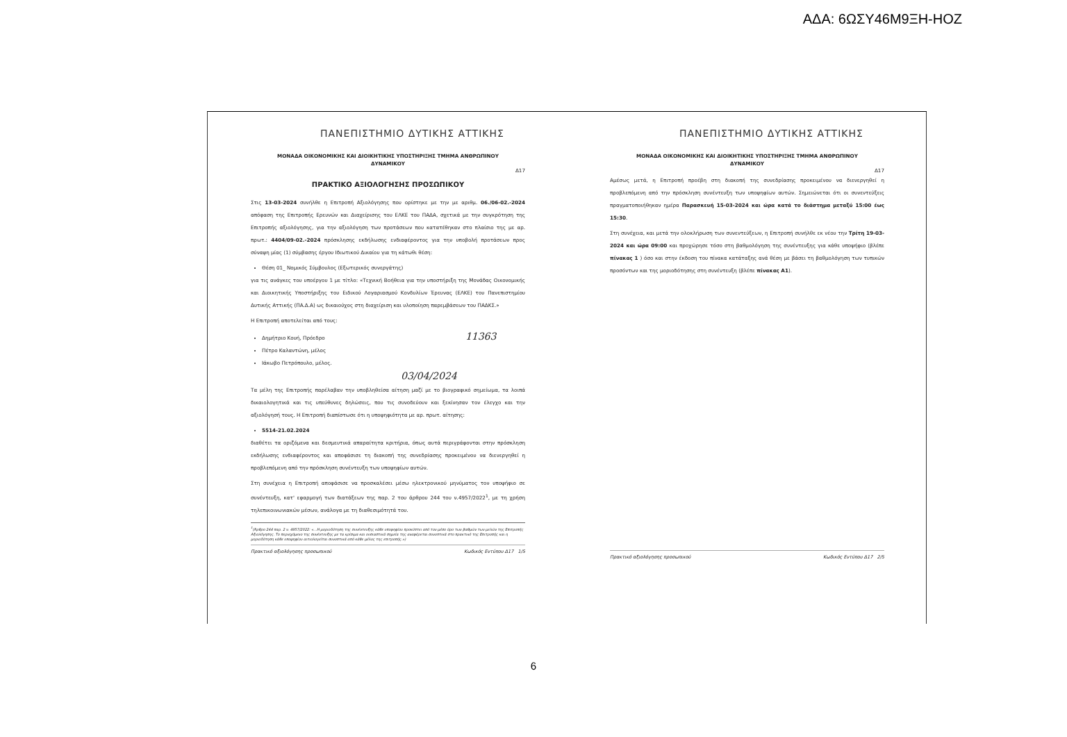ΑΔΑ: 6ΩΣΥ46Μ9ΞΗ-ΗΟΖ
ΠΑΝΕΠΙΣΤΗΜΙΟ ΔΥΤΙΚΗΣ ΑΤΤΙΚΗΣ
ΜΟΝΑΔΑ ΟΙΚΟΝΟΜΙΚΗΣ ΚΑΙ ΔΙΟΙΚΗΤΙΚΗΣ ΥΠΟΣΤΗΡΙΞΗΣ ΤΜΗΜΑ ΑΝΘΡΩΠΙΝΟΥ
ΔΥΝΑΜΙΚΟΥ
Δ17
ΠΡΑΚΤΙΚΟ ΑΞΙΟΛΟΓΗΣΗΣ ΠΡΟΣΩΠΙΚΟΥ
Στις 13-03-2024 συνήλθε η Επιτροπή Αξιολόγησης που ορίστηκε με την με αριθμ. 06./06-02.-2024 απόφαση της Επιτροπής Ερευνών και Διαχείρισης του ΕΛΚΕ του ΠΑΔΑ, σχετικά με την συγκρότηση της Επιτροπής αξιολόγησης, για την αξιολόγηση των προτάσεων που κατατέθηκαν στο πλαίσιο της με αρ. πρωτ.: 4404/09-02.-2024 πρόσκλησης εκδήλωσης ενδιαφέροντος για την υποβολή προτάσεων προς σύναψη μίας (1) σύμβασης έργου Ιδιωτικού Δικαίου για τη κάτωθι θέση:
Θέση 01_ Νομικός Σύμβουλος (Εξωτερικός συνεργάτης)
για τις ανάγκες του υποέργου 1 με τίτλο: «Τεχνική Βοήθεια για την υποστήριξη της Μονάδας Οικονομικής και Διοικητικής Υποστήριξης του Ειδικού Λογαριασμού Κονδυλίων Έρευνας (ΕΛΚΕ) του Πανεπιστημίου Δυτικής Αττικής (ΠΑ.Δ.Α) ως δικαιούχος στη διαχείριση και υλοποίηση παρεμβάσεων του ΠΑΔΚΣ.»
Η Επιτροπή αποτελείται από τους:
Δημήτριο Κουή, Πρόεδρο 11363
Πέτρο Καλαντώνη, μέλος
Ιάκωβο Πετρόπουλο, μέλος. 03/04/2024
Τα μέλη της Επιτροπής παρέλαβαν την υποβληθείσα αίτηση μαζί με το βιογραφικό σημείωμα, τα λοιπά δικαιολογητικά και τις υπεύθυνες δηλώσεις, που τις συνοδεύουν και ξεκίνησαν τον έλεγχο και την αξιολόγησή τους. Η Επιτροπή διαπίστωσε ότι η υποψηφιότητα με αρ. πρωτ. αίτησης:
5514-21.02.2024
διαθέτει τα οριζόμενα και δεσμευτικά απαραίτητα κριτήρια, όπως αυτά περιγράφονται στην πρόσκληση εκδήλωσης ενδιαφέροντος και αποφάσισε τη διακοπή της συνεδρίασης προκειμένου να διενεργηθεί η προβλεπόμενη από την πρόσκληση συνέντευξη των υποψηφίων αυτών.
Στη συνέχεια η Επιτροπή αποφάσισε να προσκαλέσει μέσω ηλεκτρονικού μηνύματος τον υποψήφιο σε συνέντευξη, κατ' εφαρμογή των διατάξεων της παρ. 2 του άρθρου 244 του ν.4957/2022<sup>1</sup>, με τη χρήση τηλεπικοινωνιακών μέσων, ανάλογα με τη διαθεσιμότητά του.
<sup>1</sup> (Άρθρο 244 παρ. 2 ν. 4957/2022: «...Η μοριοδότηση της συνέντευξης κάθε υποψηφίου προκύπτει από τον μέσο όρο των βαθμών των μελών της Επιτροπής Αξιολόγησης. Το περιεχόμενο της συνέντευξης με τα κρίσιμα και ουσιαστικά σημεία της αναφέρεται συνοπτικά στο πρακτικό της Επιτροπής και η μοριοδότηση κάθε υποψηφίου αιτιολογείται συνοπτικά από κάθε μέλος της επιτροπής.»)
Πρακτικό αξιολόγησης προσωπικού Κωδικός Εντύπου Δ17 1/5
ΠΑΝΕΠΙΣΤΗΜΙΟ ΔΥΤΙΚΗΣ ΑΤΤΙΚΗΣ
ΜΟΝΑΔΑ ΟΙΚΟΝΟΜΙΚΗΣ ΚΑΙ ΔΙΟΙΚΗΤΙΚΗΣ ΥΠΟΣΤΗΡΙΞΗΣ ΤΜΗΜΑ ΑΝΘΡΩΠΙΝΟΥ
ΔΥΝΑΜΙΚΟΥ
Δ17
Αμέσως μετά, η Επιτροπή προέβη στη διακοπή της συνεδρίασης προκειμένου να διενεργηθεί η προβλεπόμενη από την πρόσκληση συνέντευξη των υποψηφίων αυτών. Σημειώνεται ότι οι συνεντεύξεις πραγματοποιήθηκαν ημέρα Παρασκευή 15-03-2024 και ώρα κατά το διάστημα μεταξύ 15:00 έως 15:30.
Στη συνέχεια, και μετά την ολοκλήρωση των συνεντεύξεων, η Επιτροπή συνήλθε εκ νέου την Τρίτη 19-03-2024 και ώρα 09:00 και προχώρησε τόσο στη βαθμολόγηση της συνέντευξης για κάθε υποψήφιο (βλέπε πίνακας 1 ) όσο και στην έκδοση του πίνακα κατάταξης ανά θέση με βάσει τη βαθμολόγηση των τυπικών προσόντων και της μοριοδότησης στη συνέντευξη (βλέπε πίνακας Α1).
Πρακτικό αξιολόγησης προσωπικού Κωδικός Εντύπου Δ17 2/5
6